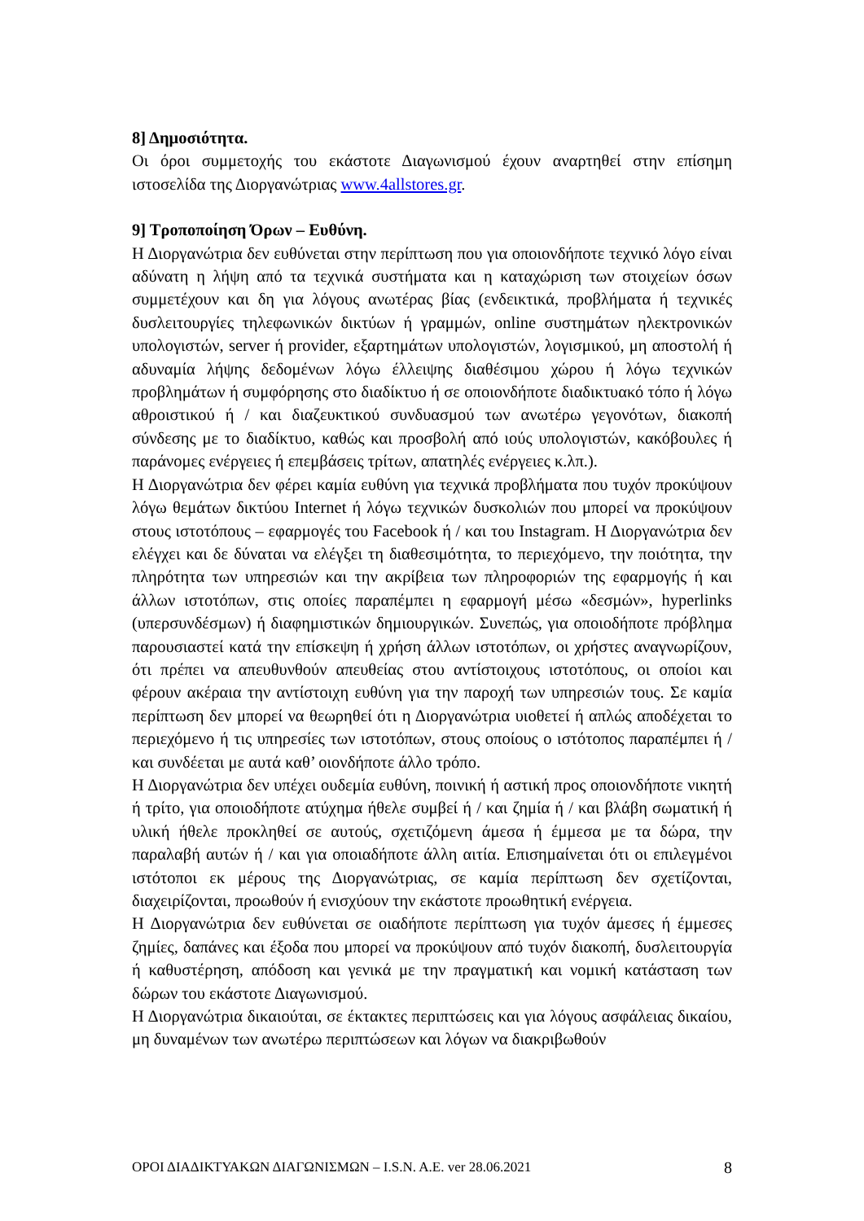8] Δημοσιότητα.
Οι όροι συμμετοχής του εκάστοτε Διαγωνισμού έχουν αναρτηθεί στην επίσημη ιστοσελίδα της Διοργανώτριας www.4allstores.gr.
9] Τροποποίηση Όρων – Ευθύνη.
Η Διοργανώτρια δεν ευθύνεται στην περίπτωση που για οποιονδήποτε τεχνικό λόγο είναι αδύνατη η λήψη από τα τεχνικά συστήματα και η καταχώριση των στοιχείων όσων συμμετέχουν και δη για λόγους ανωτέρας βίας (ενδεικτικά, προβλήματα ή τεχνικές δυσλειτουργίες τηλεφωνικών δικτύων ή γραμμών, online συστημάτων ηλεκτρονικών υπολογιστών, server ή provider, εξαρτημάτων υπολογιστών, λογισμικού, μη αποστολή ή αδυναμία λήψης δεδομένων λόγω έλλειψης διαθέσιμου χώρου ή λόγω τεχνικών προβλημάτων ή συμφόρησης στο διαδίκτυο ή σε οποιονδήποτε διαδικτυακό τόπο ή λόγω αθροιστικού ή / και διαζευκτικού συνδυασμού των ανωτέρω γεγονότων, διακοπή σύνδεσης με το διαδίκτυο, καθώς και προσβολή από ιούς υπολογιστών, κακόβουλες ή παράνομες ενέργειες ή επεμβάσεις τρίτων, απατηλές ενέργειες κ.λπ.).
Η Διοργανώτρια δεν φέρει καμία ευθύνη για τεχνικά προβλήματα που τυχόν προκύψουν λόγω θεμάτων δικτύου Internet ή λόγω τεχνικών δυσκολιών που μπορεί να προκύψουν στους ιστοτόπους – εφαρμογές του Facebook ή / και του Instagram. Η Διοργανώτρια δεν ελέγχει και δε δύναται να ελέγξει τη διαθεσιμότητα, το περιεχόμενο, την ποιότητα, την πληρότητα των υπηρεσιών και την ακρίβεια των πληροφοριών της εφαρμογής ή και άλλων ιστοτόπων, στις οποίες παραπέμπει η εφαρμογή μέσω «δεσμών», hyperlinks (υπερσυνδέσμων) ή διαφημιστικών δημιουργικών. Συνεπώς, για οποιοδήποτε πρόβλημα παρουσιαστεί κατά την επίσκεψη ή χρήση άλλων ιστοτόπων, οι χρήστες αναγνωρίζουν, ότι πρέπει να απευθυνθούν απευθείας στου αντίστοιχους ιστοτόπους, οι οποίοι και φέρουν ακέραια την αντίστοιχη ευθύνη για την παροχή των υπηρεσιών τους. Σε καμία περίπτωση δεν μπορεί να θεωρηθεί ότι η Διοργανώτρια υιοθετεί ή απλώς αποδέχεται το περιεχόμενο ή τις υπηρεσίες των ιστοτόπων, στους οποίους ο ιστότοπος παραπέμπει ή / και συνδέεται με αυτά καθ’ οιονδήποτε άλλο τρόπο.
Η Διοργανώτρια δεν υπέχει ουδεμία ευθύνη, ποινική ή αστική προς οποιονδήποτε νικητή ή τρίτο, για οποιοδήποτε ατύχημα ήθελε συμβεί ή / και ζημία ή / και βλάβη σωματική ή υλική ήθελε προκληθεί σε αυτούς, σχετιζόμενη άμεσα ή έμμεσα με τα δώρα, την παραλαβή αυτών ή / και για οποιαδήποτε άλλη αιτία. Επισημαίνεται ότι οι επιλεγμένοι ιστότοποι εκ μέρους της Διοργανώτριας, σε καμία περίπτωση δεν σχετίζονται, διαχειρίζονται, προωθούν ή ενισχύουν την εκάστοτε προωθητική ενέργεια.
Η Διοργανώτρια δεν ευθύνεται σε οιαδήποτε περίπτωση για τυχόν άμεσες ή έμμεσες ζημίες, δαπάνες και έξοδα που μπορεί να προκύψουν από τυχόν διακοπή, δυσλειτουργία ή καθυστέρηση, απόδοση και γενικά με την πραγματική και νομική κατάσταση των δώρων του εκάστοτε Διαγωνισμού.
Η Διοργανώτρια δικαιούται, σε έκτακτες περιπτώσεις και για λόγους ασφάλειας δικαίου, μη δυναμένων των ανωτέρω περιπτώσεων και λόγων να διακριβωθούν
ΟΡΟΙ ΔΙΑΔΙΚΤΥΑΚΩΝ ΔΙΑΓΩΝΙΣΜΩΝ – I.S.N. A.E. ver 28.06.2021 8